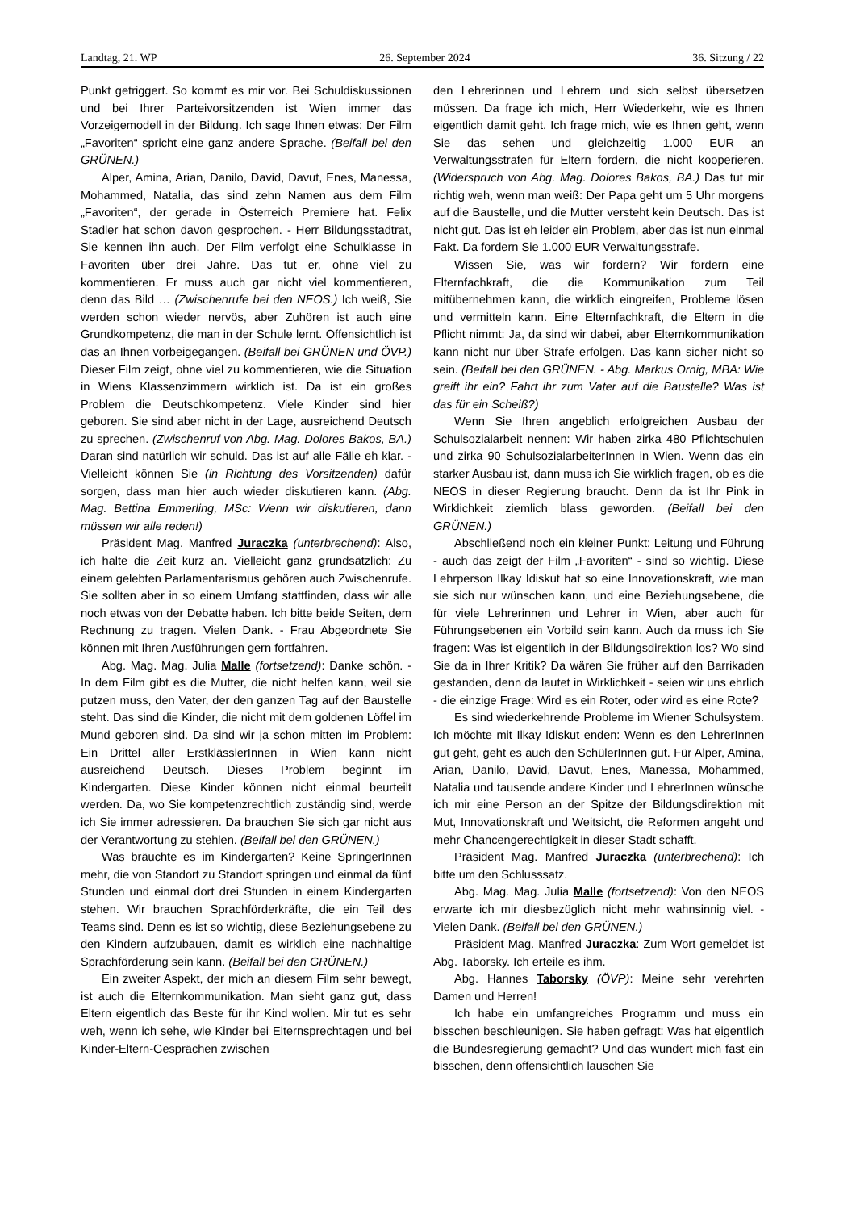Landtag, 21. WP 26. September 2024 36. Sitzung / 22
Punkt getriggert. So kommt es mir vor. Bei Schuldiskussionen und bei Ihrer Parteivorsitzenden ist Wien immer das Vorzeigemodell in der Bildung. Ich sage Ihnen etwas: Der Film „Favoriten“ spricht eine ganz andere Sprache. (Beifall bei den GRÜNEN.)
Alper, Amina, Arian, Danilo, David, Davut, Enes, Manessa, Mohammed, Natalia, das sind zehn Namen aus dem Film „Favoriten“, der gerade in Österreich Premiere hat. Felix Stadler hat schon davon gesprochen. - Herr Bildungsstadtrat, Sie kennen ihn auch. Der Film verfolgt eine Schulklasse in Favoriten über drei Jahre. Das tut er, ohne viel zu kommentieren. Er muss auch gar nicht viel kommentieren, denn das Bild … (Zwischenrufe bei den NEOS.) Ich weiß, Sie werden schon wieder nervös, aber Zuhören ist auch eine Grundkompetenz, die man in der Schule lernt. Offensichtlich ist das an Ihnen vorbeigegangen. (Beifall bei GRÜNEN und ÖVP.) Dieser Film zeigt, ohne viel zu kommentieren, wie die Situation in Wiens Klassenzimmern wirklich ist. Da ist ein großes Problem die Deutschkompetenz. Viele Kinder sind hier geboren. Sie sind aber nicht in der Lage, ausreichend Deutsch zu sprechen. (Zwischenruf von Abg. Mag. Dolores Bakos, BA.) Daran sind natürlich wir schuld. Das ist auf alle Fälle eh klar. - Vielleicht können Sie (in Richtung des Vorsitzenden) dafür sorgen, dass man hier auch wieder diskutieren kann. (Abg. Mag. Bettina Emmerling, MSc: Wenn wir diskutieren, dann müssen wir alle reden!)
Präsident Mag. Manfred Juraczka (unterbrechend): Also, ich halte die Zeit kurz an. Vielleicht ganz grundsätzlich: Zu einem gelebten Parlamentarismus gehören auch Zwischenrufe. Sie sollten aber in so einem Umfang stattfinden, dass wir alle noch etwas von der Debatte haben. Ich bitte beide Seiten, dem Rechnung zu tragen. Vielen Dank. - Frau Abgeordnete Sie können mit Ihren Ausführungen gern fortfahren.
Abg. Mag. Mag. Julia Malle (fortsetzend): Danke schön. - In dem Film gibt es die Mutter, die nicht helfen kann, weil sie putzen muss, den Vater, der den ganzen Tag auf der Baustelle steht. Das sind die Kinder, die nicht mit dem goldenen Löffel im Mund geboren sind. Da sind wir ja schon mitten im Problem: Ein Drittel aller ErstklässlerInnen in Wien kann nicht ausreichend Deutsch. Dieses Problem beginnt im Kindergarten. Diese Kinder können nicht einmal beurteilt werden. Da, wo Sie kompetenzrechtlich zuständig sind, werde ich Sie immer adressieren. Da brauchen Sie sich gar nicht aus der Verantwortung zu stehlen. (Beifall bei den GRÜNEN.)
Was bräuchte es im Kindergarten? Keine SpringerInnen mehr, die von Standort zu Standort springen und einmal da fünf Stunden und einmal dort drei Stunden in einem Kindergarten stehen. Wir brauchen Sprachförderkräfte, die ein Teil des Teams sind. Denn es ist so wichtig, diese Beziehungsebene zu den Kindern aufzubauen, damit es wirklich eine nachhaltige Sprachförderung sein kann. (Beifall bei den GRÜNEN.)
Ein zweiter Aspekt, der mich an diesem Film sehr bewegt, ist auch die Elternkommunikation. Man sieht ganz gut, dass Eltern eigentlich das Beste für ihr Kind wollen. Mir tut es sehr weh, wenn ich sehe, wie Kinder bei Elternsprechtagen und bei Kinder-Eltern-Gesprächen zwischen
den Lehrerinnen und Lehrern und sich selbst übersetzen müssen. Da frage ich mich, Herr Wiederkehr, wie es Ihnen eigentlich damit geht. Ich frage mich, wie es Ihnen geht, wenn Sie das sehen und gleichzeitig 1.000 EUR an Verwaltungsstrafen für Eltern fordern, die nicht kooperieren. (Widerspruch von Abg. Mag. Dolores Bakos, BA.) Das tut mir richtig weh, wenn man weiß: Der Papa geht um 5 Uhr morgens auf die Baustelle, und die Mutter versteht kein Deutsch. Das ist nicht gut. Das ist eh leider ein Problem, aber das ist nun einmal Fakt. Da fordern Sie 1.000 EUR Verwaltungsstrafe.
Wissen Sie, was wir fordern? Wir fordern eine Elternfachkraft, die die Kommunikation zum Teil mitübernehmen kann, die wirklich eingreifen, Probleme lösen und vermitteln kann. Eine Elternfachkraft, die Eltern in die Pflicht nimmt: Ja, da sind wir dabei, aber Elternkommunikation kann nicht nur über Strafe erfolgen. Das kann sicher nicht so sein. (Beifall bei den GRÜNEN. - Abg. Markus Ornig, MBA: Wie greift ihr ein? Fahrt ihr zum Vater auf die Baustelle? Was ist das für ein Scheiß?)
Wenn Sie Ihren angeblich erfolgreichen Ausbau der Schulsozialarbeit nennen: Wir haben zirka 480 Pflichtschulen und zirka 90 SchulsozialarbeiterInnen in Wien. Wenn das ein starker Ausbau ist, dann muss ich Sie wirklich fragen, ob es die NEOS in dieser Regierung braucht. Denn da ist Ihr Pink in Wirklichkeit ziemlich blass geworden. (Beifall bei den GRÜNEN.)
Abschließend noch ein kleiner Punkt: Leitung und Führung - auch das zeigt der Film „Favoriten“ - sind so wichtig. Diese Lehrperson Ilkay Idiskut hat so eine Innovationskraft, wie man sie sich nur wünschen kann, und eine Beziehungsebene, die für viele Lehrerinnen und Lehrer in Wien, aber auch für Führungsebenen ein Vorbild sein kann. Auch da muss ich Sie fragen: Was ist eigentlich in der Bildungsdirektion los? Wo sind Sie da in Ihrer Kritik? Da wären Sie früher auf den Barrikaden gestanden, denn da lautet in Wirklichkeit - seien wir uns ehrlich - die einzige Frage: Wird es ein Roter, oder wird es eine Rote?
Es sind wiederkehrende Probleme im Wiener Schulsystem. Ich möchte mit Ilkay Idiskut enden: Wenn es den LehrerInnen gut geht, geht es auch den SchülerInnen gut. Für Alper, Amina, Arian, Danilo, David, Davut, Enes, Manessa, Mohammed, Natalia und tausende andere Kinder und LehrerInnen wünsche ich mir eine Person an der Spitze der Bildungsdirektion mit Mut, Innovationskraft und Weitsicht, die Reformen angeht und mehr Chancengerechtigkeit in dieser Stadt schafft.
Präsident Mag. Manfred Juraczka (unterbrechend): Ich bitte um den Schlusssatz.
Abg. Mag. Mag. Julia Malle (fortsetzend): Von den NEOS erwarte ich mir diesbezüglich nicht mehr wahnsinnig viel. - Vielen Dank. (Beifall bei den GRÜNEN.)
Präsident Mag. Manfred Juraczka: Zum Wort gemeldet ist Abg. Taborsky. Ich erteile es ihm.
Abg. Hannes Taborsky (ÖVP): Meine sehr verehrten Damen und Herren!
Ich habe ein umfangreiches Programm und muss ein bisschen beschleunigen. Sie haben gefragt: Was hat eigentlich die Bundesregierung gemacht? Und das wundert mich fast ein bisschen, denn offensichtlich lauschen Sie